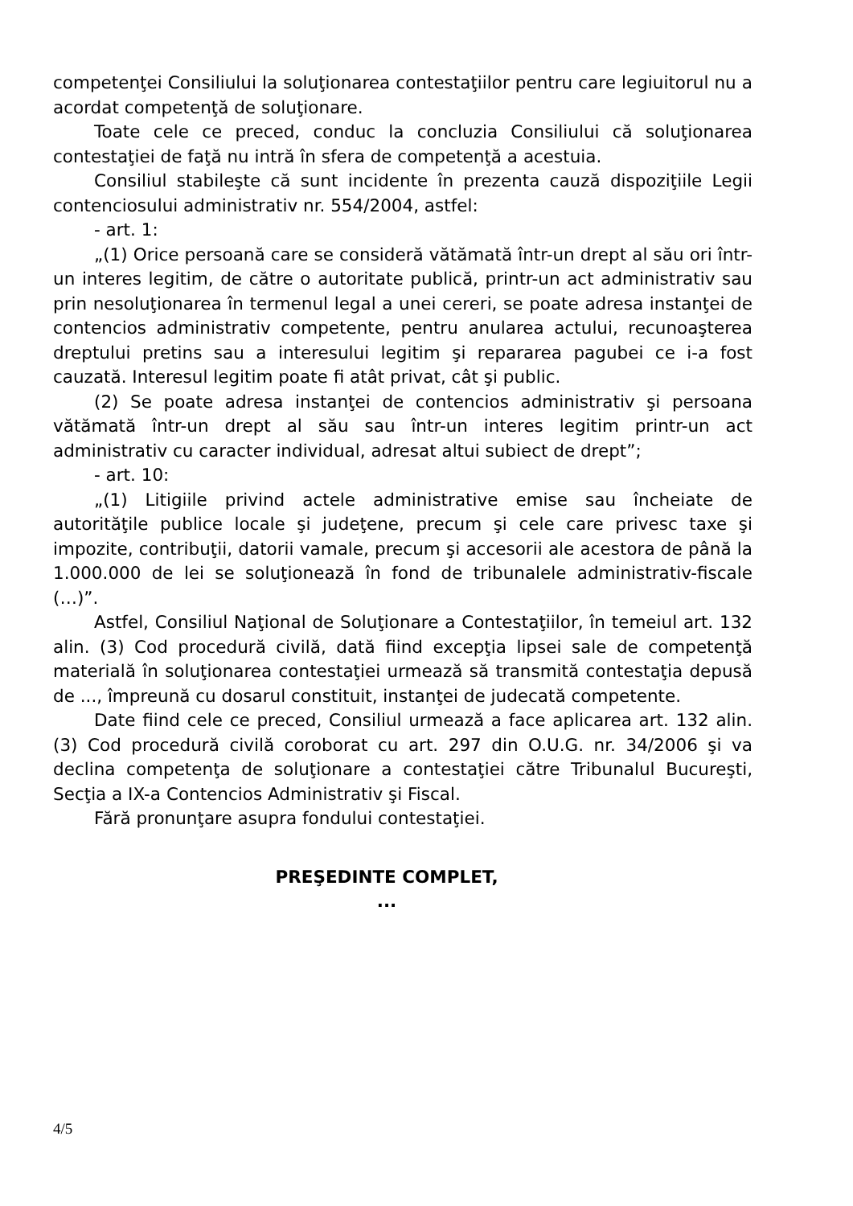competenţei Consiliului la soluţionarea contestaţiilor pentru care legiuitorul nu a acordat competenţă de soluţionare.
Toate cele ce preced, conduc la concluzia Consiliului că soluţionarea contestaţiei de faţă nu intră în sfera de competenţă a acestuia.
Consiliul stabileşte că sunt incidente în prezenta cauză dispoziţiile Legii contenciosului administrativ nr. 554/2004, astfel:
- art. 1:
„(1) Orice persoană care se consideră vătămată într-un drept al său ori într-un interes legitim, de către o autoritate publică, printr-un act administrativ sau prin nesoluţionarea în termenul legal a unei cereri, se poate adresa instanţei de contencios administrativ competente, pentru anularea actului, recunoaşterea dreptului pretins sau a interesului legitim şi repararea pagubei ce i-a fost cauzată. Interesul legitim poate fi atât privat, cât şi public.
(2) Se poate adresa instanţei de contencios administrativ şi persoana vătămată într-un drept al său sau într-un interes legitim printr-un act administrativ cu caracter individual, adresat altui subiect de drept”;
- art. 10:
„(1) Litigiile privind actele administrative emise sau încheiate de autorităţile publice locale şi judeţene, precum şi cele care privesc taxe şi impozite, contribuţii, datorii vamale, precum şi accesorii ale acestora de până la 1.000.000 de lei se soluţionează în fond de tribunalele administrativ-fiscale (…)”.
Astfel, Consiliul Naţional de Soluţionare a Contestaţiilor, în temeiul art. 132 alin. (3) Cod procedură civilă, dată fiind excepţia lipsei sale de competenţă materială în soluţionarea contestaţiei urmează să transmită contestaţia depusă de ..., împreună cu dosarul constituit, instanţei de judecată competente.
Date fiind cele ce preced, Consiliul urmează a face aplicarea art. 132 alin. (3) Cod procedură civilă coroborat cu art. 297 din O.U.G. nr. 34/2006 şi va declina competenţa de soluţionare a contestaţiei către Tribunalul Bucureşti, Secţia a IX-a Contencios Administrativ şi Fiscal.
Fără pronunţare asupra fondului contestaţiei.
PREŞEDINTE COMPLET,
...
4/5